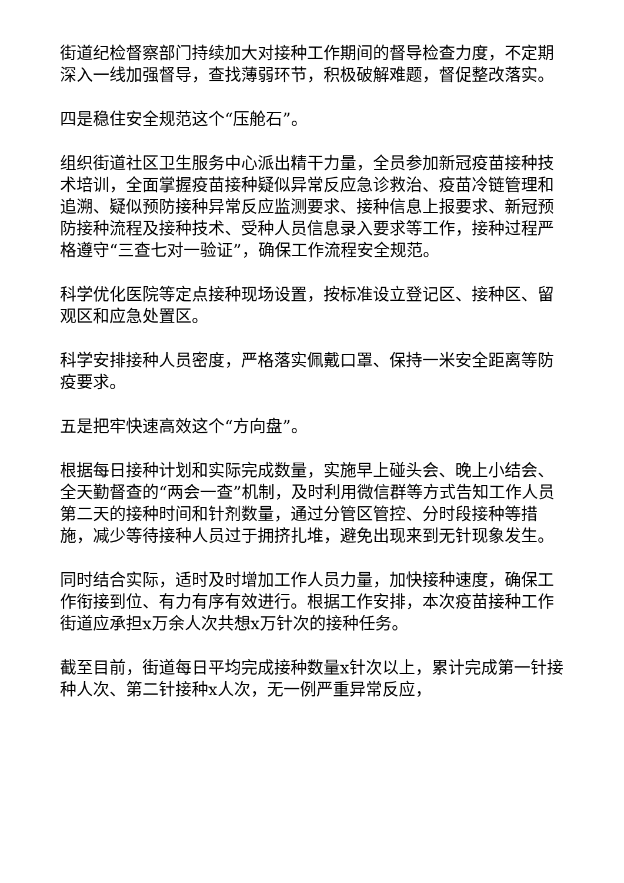街道纪检督察部门持续加大对接种工作期间的督导检查力度，不定期深入一线加强督导，查找薄弱环节，积极破解难题，督促整改落实。
四是稳住安全规范这个“压舱石”。
组织街道社区卫生服务中心派出精干力量，全员参加新冠疫苗接种技术培训，全面掌握疫苗接种疑似异常反应急诊救治、疫苗冷链管理和追溯、疑似预防接种异常反应监测要求、接种信息上报要求、新冠预防接种流程及接种技术、受种人员信息录入要求等工作，接种过程严格遵守“三查七对一验证”，确保工作流程安全规范。
科学优化医院等定点接种现场设置，按标准设立登记区、接种区、留观区和应急处置区。
科学安排接种人员密度，严格落实佩戴口罩、保持一米安全距离等防疫要求。
五是把牢快速高效这个“方向盘”。
根据每日接种计划和实际完成数量，实施早上碰头会、晚上小结会、全天勤督查的“两会一查”机制，及时利用微信群等方式告知工作人员第二天的接种时间和针剂数量，通过分管区管控、分时段接种等措施，减少等待接种人员过于拥挤扎堆，避免出现来到无针现象发生。
同时结合实际，适时及时增加工作人员力量，加快接种速度，确保工作衔接到位、有力有序有效进行。根据工作安排，本次疫苗接种工作街道应承担x万余人次共想x万针次的接种任务。
截至目前，街道每日平均完成接种数量x针次以上，累计完成第一针接种人次、第二针接种x人次，无一例严重异常反应，